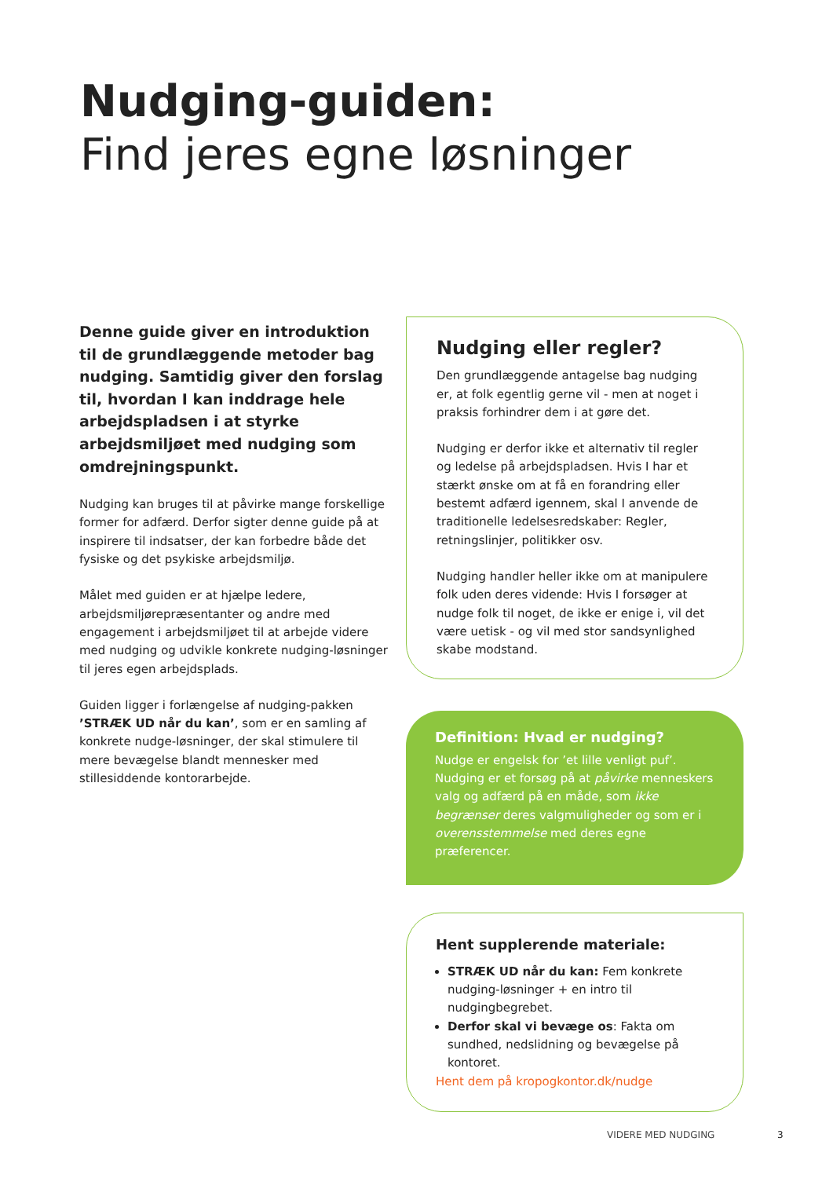Nudging-guiden:
Find jeres egne løsninger
Denne guide giver en introduktion til de grundlæggende metoder bag nudging. Samtidig giver den forslag til, hvordan I kan inddrage hele arbejdspladsen i at styrke arbejdsmiljøet med nudging som omdrejningspunkt.
Nudging kan bruges til at påvirke mange forskellige former for adfærd. Derfor sigter denne guide på at inspirere til indsatser, der kan forbedre både det fysiske og det psykiske arbejdsmiljø.
Målet med guiden er at hjælpe ledere, arbejdsmiljørepræsentanter og andre med engagement i arbejdsmiljøet til at arbejde videre med nudging og udvikle konkrete nudging-løsninger til jeres egen arbejdsplads.
Guiden ligger i forlængelse af nudging-pakken ’STRÆK UD når du kan’, som er en samling af konkrete nudge-løsninger, der skal stimulere til mere bevægelse blandt mennesker med stillesiddende kontorarbejde.
Nudging eller regler?
Den grundlæggende antagelse bag nudging er, at folk egentlig gerne vil - men at noget i praksis forhindrer dem i at gøre det.
Nudging er derfor ikke et alternativ til regler og ledelse på arbejdspladsen. Hvis I har et stærkt ønske om at få en forandring eller bestemt adfærd igennem, skal I anvende de traditionelle ledelsesredskaber: Regler, retningslinjer, politikker osv.
Nudging handler heller ikke om at manipulere folk uden deres vidende: Hvis I forsøger at nudge folk til noget, de ikke er enige i, vil det være uetisk - og vil med stor sandsynlighed skabe modstand.
Definition: Hvad er nudging?
Nudge er engelsk for ’et lille venligt puf’. Nudging er et forsøg på at påvirke menneskers valg og adfærd på en måde, som ikke begrænser deres valgmuligheder og som er i overensstemmelse med deres egne præferencer.
Hent supplerende materiale:
STRÆK UD når du kan: Fem konkrete nudging-løsninger + en intro til nudgingbegrebet.
Derfor skal vi bevæge os: Fakta om sundhed, nedslidning og bevægelse på kontoret.
Hent dem på kropogkontor.dk/nudge
VIDERE MED NUDGING 3